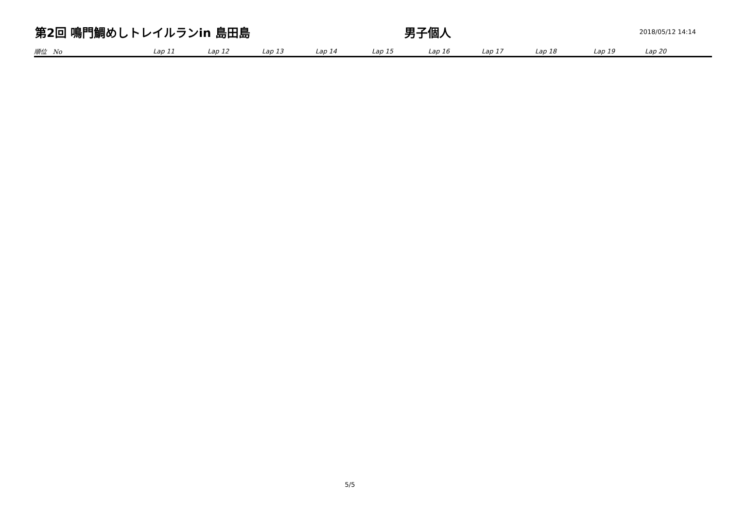第2回 鳴門鯛めしトレイルランin 島田島 男子個人
2018/05/12 14:14
| 順位 No | Lap 11 | Lap 12 | Lap 13 | Lap 14 | Lap 15 | Lap 16 | Lap 17 | Lap 18 | Lap 19 | Lap 20 |
| --- | --- | --- | --- | --- | --- | --- | --- | --- | --- | --- |
5/5